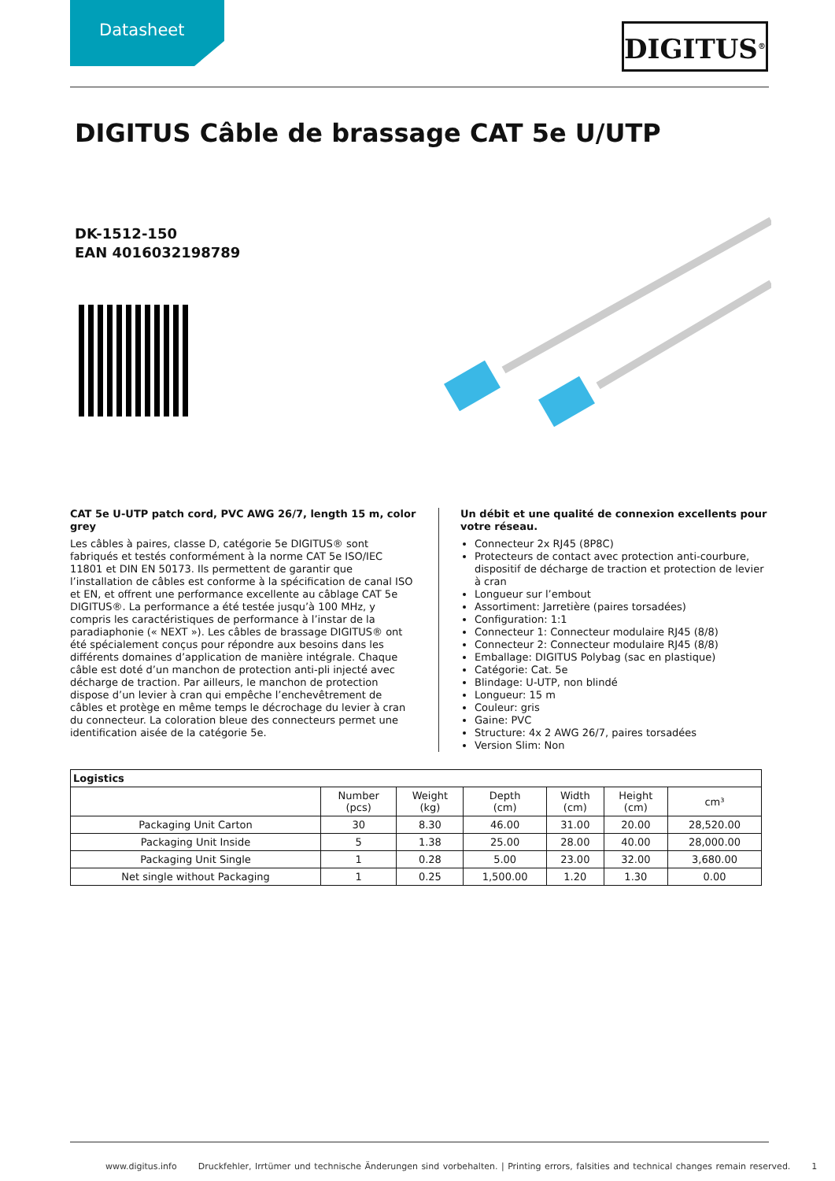Datasheet DIGITUS<sup>®</sup>
DIGITUS Câble de brassage CAT 5e U/UTP
DK-1512-150
EAN 4016032198789
CAT 5e U-UTP patch cord, PVC AWG 26/7, length 15 m, color grey
Les câbles à paires, classe D, catégorie 5e DIGITUS® sont fabriqués et testés conformément à la norme CAT 5e ISO/IEC 11801 et DIN EN 50173. Ils permettent de garantir que l’installation de câbles est conforme à la spécification de canal ISO et EN, et offrent une performance excellente au câblage CAT 5e DIGITUS®. La performance a été testée jusqu’à 100 MHz, y compris les caractéristiques de performance à l’instar de la paradiaphonie (« NEXT »). Les câbles de brassage DIGITUS® ont été spécialement conçus pour répondre aux besoins dans les différents domaines d’application de manière intégrale. Chaque câble est doté d’un manchon de protection anti-pli injecté avec décharge de traction. Par ailleurs, le manchon de protection dispose d’un levier à cran qui empêche l’enchevêtrement de câbles et protège en même temps le décrochage du levier à cran du connecteur. La coloration bleue des connecteurs permet une identification aisée de la catégorie 5e.
Un débit et une qualité de connexion excellents pour votre réseau.
Connecteur 2x RJ45 (8P8C)
Protecteurs de contact avec protection anti-courbure, dispositif de décharge de traction et protection de levier à cran
Longueur sur l’embout
Assortiment: Jarretière (paires torsadées)
Configuration: 1:1
Connecteur 1: Connecteur modulaire RJ45 (8/8)
Connecteur 2: Connecteur modulaire RJ45 (8/8)
Emballage: DIGITUS Polybag (sac en plastique)
Catégorie: Cat. 5e
Blindage: U-UTP, non blindé
Longueur: 15 m
Couleur: gris
Gaine: PVC
Structure: 4x 2 AWG 26/7, paires torsadées
Version Slim: Non
| Logistics | | | | | | |
| --- | --- | --- | --- | --- | --- | --- |
| | Number (pcs) | Weight (kg) | Depth (cm) | Width (cm) | Height (cm) | cm³ |
| Packaging Unit Carton | 30 | 8.30 | 46.00 | 31.00 | 20.00 | 28,520.00 |
| Packaging Unit Inside | 5 | 1.38 | 25.00 | 28.00 | 40.00 | 28,000.00 |
| Packaging Unit Single | 1 | 0.28 | 5.00 | 23.00 | 32.00 | 3,680.00 |
| Net single without Packaging | 1 | 0.25 | 1,500.00 | 1.20 | 1.30 | 0.00 |
www.digitus.info Druckfehler, Irrtümer und technische Änderungen sind vorbehalten. | Printing errors, falsities and technical changes remain reserved. 1